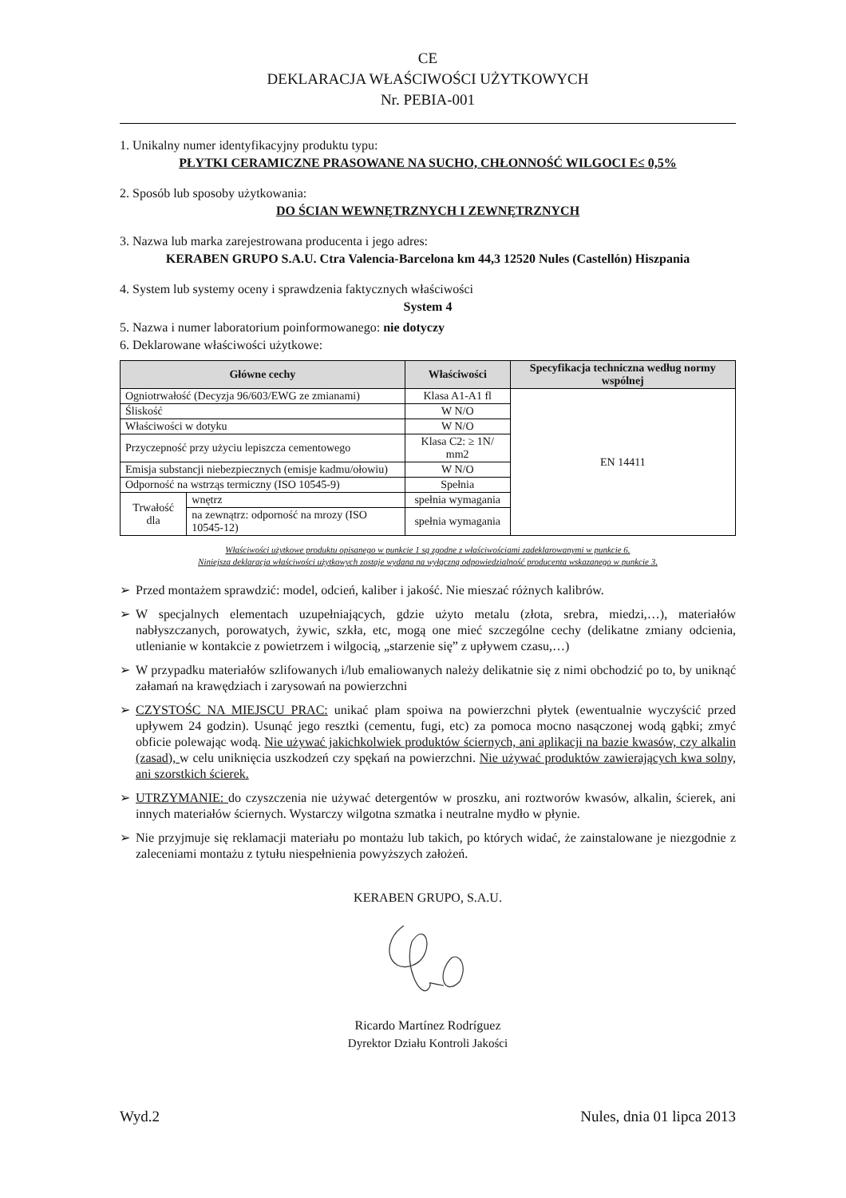CE
DEKLARACJA WŁAŚCIWOŚCI UŻYTKOWYCH
Nr. PEBIA-001
1. Unikalny numer identyfikacyjny produktu typu:
PŁYTKI CERAMICZNE PRASOWANE NA SUCHO, CHŁONNOŚĆ WILGOCI E≤ 0,5%
2. Sposób lub sposoby użytkowania:
DO ŚCIAN WEWNĘTRZNYCH I ZEWNĘTRZNYCH
3. Nazwa lub marka zarejestrowana producenta i jego adres:
KERABEN GRUPO S.A.U. Ctra Valencia-Barcelona km 44,3 12520 Nules (Castellón) Hiszpania
4. System lub systemy oceny i sprawdzenia faktycznych właściwości
System 4
5. Nazwa i numer laboratorium poinformowanego: nie dotyczy
6. Deklarowane właściwości użytkowe:
| Główne cechy | | Właściwości | Specyfikacja techniczna według normy wspólnej |
| --- | --- | --- | --- |
| Ogniotrwałość (Decyzja 96/603/EWG ze zmianami) | | Klasa A1-A1 fl | EN 14411 |
| Śliskość | | W N/O | |
| Właściwości w dotyku | | W N/O | |
| Przyczepność przy użyciu lepiszcza cementowego | | Klasa C2: ≥ 1N/ mm2 | |
| Emisja substancji niebezpiecznych (emisje kadmu/ołowiu) | | W N/O | |
| Odporność na wstrząs termiczny (ISO 10545-9) | | Spełnia | |
| Trwałość dla | wnętrz | spełnia wymagania | |
| | na zewnątrz: odporność na mrozy (ISO 10545-12) | spełnia wymagania | |
Właściwości użytkowe produktu opisanego w punkcie 1 są zgodne z właściwościami zadeklarowanymi w punkcie 6.
Niniejsza deklaracja właściwości użytkowych zostaje wydana na wyłączną odpowiedzialność producenta wskazanego w punkcie 3.
➢ Przed montażem sprawdzić: model, odcień, kaliber i jakość. Nie mieszać różnych kalibrów.
➢ W specjalnych elementach uzupełniających, gdzie użyto metalu (złota, srebra, miedzi,…), materiałów nabłyszczanych, porowatych, żywic, szkła, etc, mogą one mieć szczególne cechy (delikatne zmiany odcienia, utlenianie w kontakcie z powietrzem i wilgocią, „starzenie się” z upływem czasu,…)
➢ W przypadku materiałów szlifowanych i/lub emaliowanych należy delikatnie się z nimi obchodzić po to, by uniknąć załamań na krawędziach i zarysowań na powierzchni
➢ CZYSTOŚC NA MIEJSCU PRAC: unikać plam spoiwa na powierzchni płytek (ewentualnie wyczyścić przed upływem 24 godzin). Usunąć jego resztki (cementu, fugi, etc) za pomoca mocno nasączonej wodą gąbki; zmyć obficie polewając wodą. Nie używać jakichkolwiek produktów ściernych, ani aplikacji na bazie kwasów, czy alkalin (zasad), w celu uniknięcia uszkodzeń czy spękań na powierzchni. Nie używać produktów zawierających kwa solny, ani szorstkich ścierek.
➢ UTRZYMANIE: do czyszczenia nie używać detergentów w proszku, ani roztworów kwasów, alkalin, ścierek, ani innych materiałów ściernych. Wystarczy wilgotna szmatka i neutralne mydło w płynie.
➢ Nie przyjmuje się reklamacji materiału po montażu lub takich, po których widać, że zainstalowane je niezgodnie z zaleceniami montażu z tytułu niespełnienia powyższych założeń.
KERABEN GRUPO, S.A.U. Ricardo Martínez Rodríguez
Dyrektor Działu Kontroli Jakości
Wyd.2 Nules, dnia 01 lipca 2013